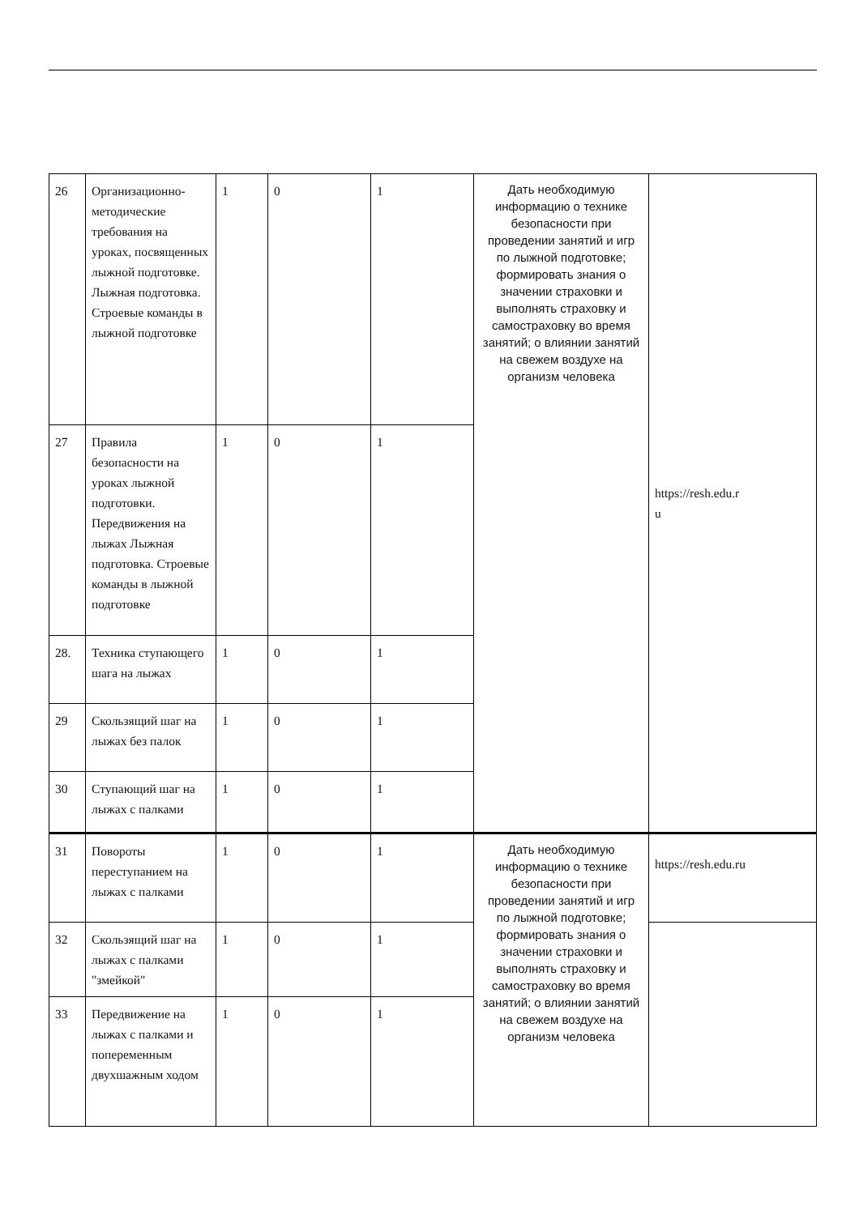| 26 | Организационно-методические требования на уроках, посвященных лыжной подготовке. Лыжная подготовка. Строевые команды в лыжной подготовке | 1 | 0 | 1 | Дать необходимую информацию о технике безопасности при проведении занятий и игр по лыжной подготовке; формировать знания о значении страховки и выполнять страховку и самостраховку во время занятий; о влиянии занятий на свежем воздухе на организм человека | https://resh.edu.r u |
| 27 | Правила безопасности на уроках лыжной подготовки. Передвижения на лыжах Лыжная подготовка. Строевые команды в лыжной подготовке | 1 | 0 | 1 | | |
| 28. | Техника ступающего шага на лыжах | 1 | 0 | 1 | | |
| 29 | Скользящий шаг на лыжах без палок | 1 | 0 | 1 | | |
| 30 | Ступающий шаг на лыжах с палками | 1 | 0 | 1 | | |
| 31 | Повороты переступанием на лыжах с палками | 1 | 0 | 1 | Дать необходимую информацию о технике безопасности при проведении занятий и игр по лыжной подготовке; формировать знания о значении страховки и выполнять страховку и самостраховку во время занятий; о влиянии занятий на свежем воздухе на организм человека | https://resh.edu.ru |
| 32 | Скользящий шаг на лыжах с палками "змейкой" | 1 | 0 | 1 | | |
| 33 | Передвижение на лыжах с палками и попеременным двухшажным ходом | 1 | 0 | 1 | | |